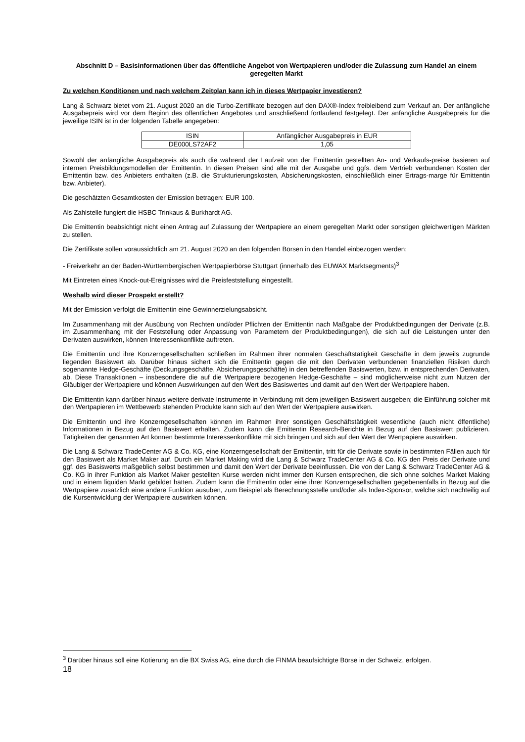Abschnitt D – Basisinformationen über das öffentliche Angebot von Wertpapieren und/oder die Zulassung zum Handel an einem geregelten Markt
Zu welchen Konditionen und nach welchem Zeitplan kann ich in dieses Wertpapier investieren?
Lang & Schwarz bietet vom 21. August 2020 an die Turbo-Zertifikate bezogen auf den DAX®-Index freibleibend zum Verkauf an. Der anfängliche Ausgabepreis wird vor dem Beginn des öffentlichen Angebotes und anschließend fortlaufend festgelegt. Der anfängliche Ausgabepreis für die jeweilige ISIN ist in der folgenden Tabelle angegeben:
| ISIN | Anfänglicher Ausgabepreis in EUR |
| DE000LS72AF2 | 1,05 |
Sowohl der anfängliche Ausgabepreis als auch die während der Laufzeit von der Emittentin gestellten An- und Verkaufs-preise basieren auf internen Preisbildungsmodellen der Emittentin. In diesen Preisen sind alle mit der Ausgabe und ggfs. dem Vertrieb verbundenen Kosten der Emittentin bzw. des Anbieters enthalten (z.B. die Strukturierungskosten, Absicherungskosten, einschließlich einer Ertrags-marge für Emittentin bzw. Anbieter).
Die geschätzten Gesamtkosten der Emission betragen: EUR 100.
Als Zahlstelle fungiert die HSBC Trinkaus & Burkhardt AG.
Die Emittentin beabsichtigt nicht einen Antrag auf Zulassung der Wertpapiere an einem geregelten Markt oder sonstigen gleichwertigen Märkten zu stellen.
Die Zertifikate sollen voraussichtlich am 21. August 2020 an den folgenden Börsen in den Handel einbezogen werden:
- Freiverkehr an der Baden-Württembergischen Wertpapierbörse Stuttgart (innerhalb des EUWAX Marktsegments)<sup>3</sup>
Mit Eintreten eines Knock-out-Ereignisses wird die Preisfeststellung eingestellt.
Weshalb wird dieser Prospekt erstellt?
Mit der Emission verfolgt die Emittentin eine Gewinnerzielungsabsicht.
Im Zusammenhang mit der Ausübung von Rechten und/oder Pflichten der Emittentin nach Maßgabe der Produktbedingungen der Derivate (z.B. im Zusammenhang mit der Feststellung oder Anpassung von Parametern der Produktbedingungen), die sich auf die Leistungen unter den Derivaten auswirken, können Interessenkonflikte auftreten.
Die Emittentin und ihre Konzerngesellschaften schließen im Rahmen ihrer normalen Geschäftstätigkeit Geschäfte in dem jeweils zugrunde liegenden Basiswert ab. Darüber hinaus sichert sich die Emittentin gegen die mit den Derivaten verbundenen finanziellen Risiken durch sogenannte Hedge-Geschäfte (Deckungsgeschäfte, Absicherungsgeschäfte) in den betreffenden Basiswerten, bzw. in entsprechenden Derivaten, ab. Diese Transaktionen – insbesondere die auf die Wertpapiere bezogenen Hedge-Geschäfte – sind möglicherweise nicht zum Nutzen der Gläubiger der Wertpapiere und können Auswirkungen auf den Wert des Basiswertes und damit auf den Wert der Wertpapiere haben.
Die Emittentin kann darüber hinaus weitere derivate Instrumente in Verbindung mit dem jeweiligen Basiswert ausgeben; die Einführung solcher mit den Wertpapieren im Wettbewerb stehenden Produkte kann sich auf den Wert der Wertpapiere auswirken.
Die Emittentin und ihre Konzerngesellschaften können im Rahmen ihrer sonstigen Geschäftstätigkeit wesentliche (auch nicht öffentliche) Informationen in Bezug auf den Basiswert erhalten. Zudem kann die Emittentin Research-Berichte in Bezug auf den Basiswert publizieren. Tätigkeiten der genannten Art können bestimmte Interessenkonflikte mit sich bringen und sich auf den Wert der Wertpapiere auswirken.
Die Lang & Schwarz TradeCenter AG & Co. KG, eine Konzerngesellschaft der Emittentin, tritt für die Derivate sowie in bestimmten Fällen auch für den Basiswert als Market Maker auf. Durch ein Market Making wird die Lang & Schwarz TradeCenter AG & Co. KG den Preis der Derivate und ggf. des Basiswerts maßgeblich selbst bestimmen und damit den Wert der Derivate beeinflussen. Die von der Lang & Schwarz TradeCenter AG & Co. KG in ihrer Funktion als Market Maker gestellten Kurse werden nicht immer den Kursen entsprechen, die sich ohne solches Market Making und in einem liquiden Markt gebildet hätten. Zudem kann die Emittentin oder eine ihrer Konzerngesellschaften gegebenenfalls in Bezug auf die Wertpapiere zusätzlich eine andere Funktion ausüben, zum Beispiel als Berechnungsstelle und/oder als Index-Sponsor, welche sich nachteilig auf die Kursentwicklung der Wertpapiere auswirken können.
<sup>3</sup> Darüber hinaus soll eine Kotierung an die BX Swiss AG, eine durch die FINMA beaufsichtigte Börse in der Schweiz, erfolgen.
18